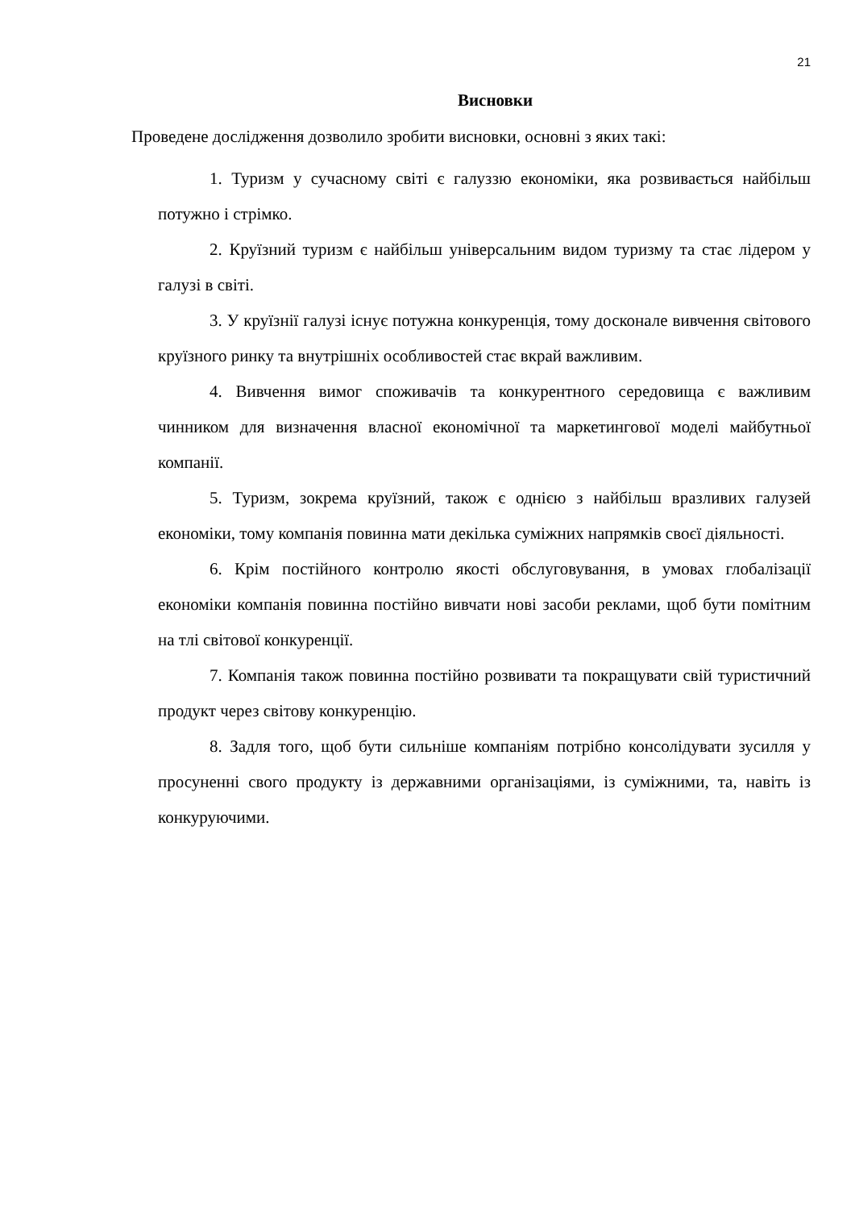21
Висновки
Проведене дослідження дозволило зробити висновки, основні з яких такі:
1. Туризм у сучасному світі є галуззю економіки, яка розвивається найбільш потужно і стрімко.
2. Круїзний туризм є найбільш універсальним видом туризму та стає лідером у галузі в світі.
3. У круїзнії галузі існує потужна конкуренція, тому досконале вивчення світового круїзного ринку та внутрішніх особливостей стає вкрай важливим.
4. Вивчення вимог споживачів та конкурентного середовища є важливим чинником для визначення власної економічної та маркетингової моделі майбутньої компанії.
5. Туризм, зокрема круїзний, також є однією з найбільш вразливих галузей економіки, тому компанія повинна мати декілька суміжних напрямків своєї діяльності.
6. Крім постійного контролю якості обслуговування, в умовах глобалізації економіки компанія повинна постійно вивчати нові засоби реклами, щоб бути помітним на тлі світової конкуренції.
7. Компанія також повинна постійно розвивати та покращувати свій туристичний продукт через світову конкуренцію.
8. Задля того, щоб бути сильніше компаніям потрібно консолідувати зусилля у просуненні свого продукту із державними організаціями, із суміжними, та, навіть із конкуруючими.